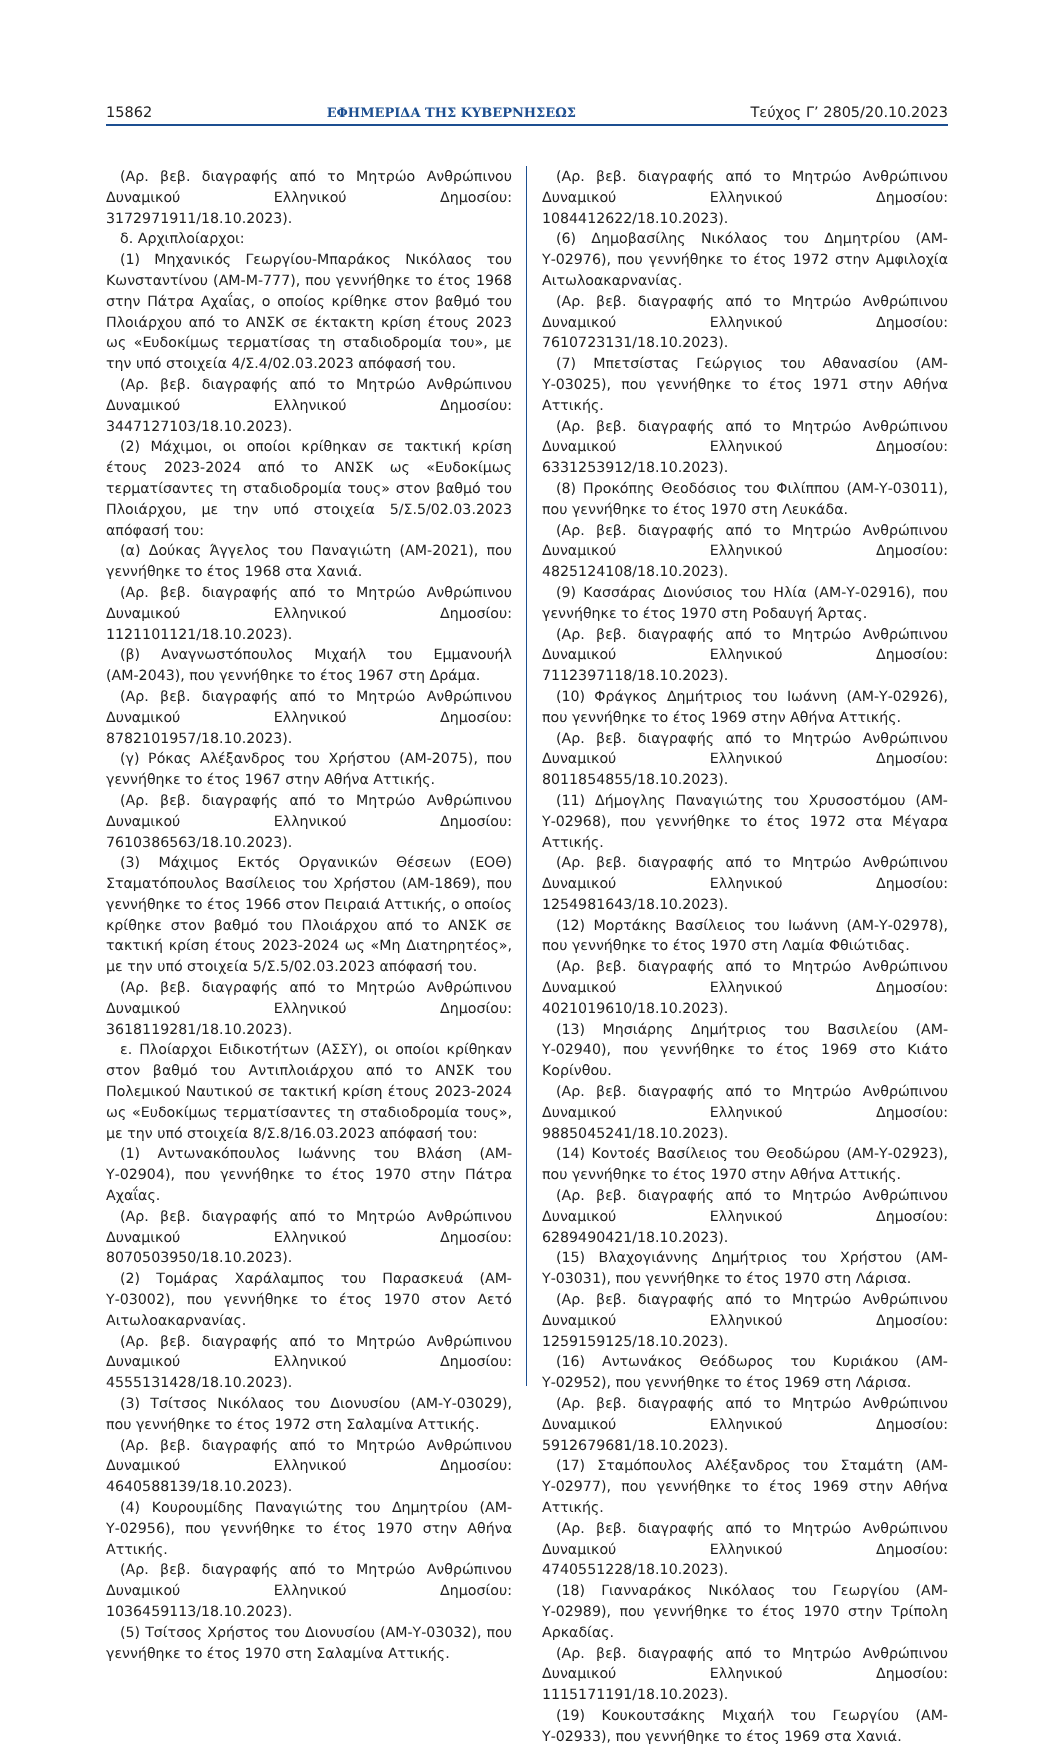15862 ΕΦΗΜΕΡΙΔΑ ΤΗΣ ΚΥΒΕΡΝΗΣΕΩΣ Τεύχος Γ’ 2805/20.10.2023
(Αρ. βεβ. διαγραφής από το Μητρώο Ανθρώπινου Δυναμικού Ελληνικού Δημοσίου: 3172971911/18.10.2023).
δ. Αρχιπλοίαρχοι:
(1) Μηχανικός Γεωργίου-Μπαράκος Νικόλαος του Κωνσταντίνου (ΑΜ-Μ-777), που γεννήθηκε το έτος 1968 στην Πάτρα Αχαΐας, ο οποίος κρίθηκε στον βαθμό του Πλοιάρχου από το ΑΝΣΚ σε έκτακτη κρίση έτους 2023 ως «Ευδοκίμως τερματίσας τη σταδιοδρομία του», με την υπό στοιχεία 4/Σ.4/02.03.2023 απόφασή του.
(Αρ. βεβ. διαγραφής από το Μητρώο Ανθρώπινου Δυναμικού Ελληνικού Δημοσίου: 3447127103/18.10.2023).
(2) Μάχιμοι, οι οποίοι κρίθηκαν σε τακτική κρίση έτους 2023-2024 από το ΑΝΣΚ ως «Ευδοκίμως τερματίσαντες τη σταδιοδρομία τους» στον βαθμό του Πλοιάρχου, με την υπό στοιχεία 5/Σ.5/02.03.2023 απόφασή του:
(α) Δούκας Άγγελος του Παναγιώτη (ΑΜ-2021), που γεννήθηκε το έτος 1968 στα Χανιά.
(Αρ. βεβ. διαγραφής από το Μητρώο Ανθρώπινου Δυναμικού Ελληνικού Δημοσίου: 1121101121/18.10.2023).
(β) Αναγνωστόπουλος Μιχαήλ του Εμμανουήλ (ΑΜ-2043), που γεννήθηκε το έτος 1967 στη Δράμα.
(Αρ. βεβ. διαγραφής από το Μητρώο Ανθρώπινου Δυναμικού Ελληνικού Δημοσίου: 8782101957/18.10.2023).
(γ) Ρόκας Αλέξανδρος του Χρήστου (ΑΜ-2075), που γεννήθηκε το έτος 1967 στην Αθήνα Αττικής.
(Αρ. βεβ. διαγραφής από το Μητρώο Ανθρώπινου Δυναμικού Ελληνικού Δημοσίου: 7610386563/18.10.2023).
(3) Μάχιμος Εκτός Οργανικών Θέσεων (ΕΟΘ) Σταματόπουλος Βασίλειος του Χρήστου (ΑΜ-1869), που γεννήθηκε το έτος 1966 στον Πειραιά Αττικής, ο οποίος κρίθηκε στον βαθμό του Πλοιάρχου από το ΑΝΣΚ σε τακτική κρίση έτους 2023-2024 ως «Μη Διατηρητέος», με την υπό στοιχεία 5/Σ.5/02.03.2023 απόφασή του.
(Αρ. βεβ. διαγραφής από το Μητρώο Ανθρώπινου Δυναμικού Ελληνικού Δημοσίου: 3618119281/18.10.2023).
ε. Πλοίαρχοι Ειδικοτήτων (ΑΣΣΥ), οι οποίοι κρίθηκαν στον βαθμό του Αντιπλοιάρχου από το ΑΝΣΚ του Πολεμικού Ναυτικού σε τακτική κρίση έτους 2023-2024 ως «Ευδοκίμως τερματίσαντες τη σταδιοδρομία τους», με την υπό στοιχεία 8/Σ.8/16.03.2023 απόφασή του:
(1) Αντωνακόπουλος Ιωάννης του Βλάση (ΑΜ-Υ-02904), που γεννήθηκε το έτος 1970 στην Πάτρα Αχαΐας.
(Αρ. βεβ. διαγραφής από το Μητρώο Ανθρώπινου Δυναμικού Ελληνικού Δημοσίου: 8070503950/18.10.2023).
(2) Τομάρας Χαράλαμπος του Παρασκευά (ΑΜ-Υ-03002), που γεννήθηκε το έτος 1970 στον Αετό Αιτωλοακαρνανίας.
(Αρ. βεβ. διαγραφής από το Μητρώο Ανθρώπινου Δυναμικού Ελληνικού Δημοσίου: 4555131428/18.10.2023).
(3) Τσίτσος Νικόλαος του Διονυσίου (ΑΜ-Υ-03029), που γεννήθηκε το έτος 1972 στη Σαλαμίνα Αττικής.
(Αρ. βεβ. διαγραφής από το Μητρώο Ανθρώπινου Δυναμικού Ελληνικού Δημοσίου: 4640588139/18.10.2023).
(4) Κουρουμίδης Παναγιώτης του Δημητρίου (ΑΜ-Υ-02956), που γεννήθηκε το έτος 1970 στην Αθήνα Αττικής.
(Αρ. βεβ. διαγραφής από το Μητρώο Ανθρώπινου Δυναμικού Ελληνικού Δημοσίου: 1036459113/18.10.2023).
(5) Τσίτσος Χρήστος του Διονυσίου (ΑΜ-Υ-03032), που γεννήθηκε το έτος 1970 στη Σαλαμίνα Αττικής.
(Αρ. βεβ. διαγραφής από το Μητρώο Ανθρώπινου Δυναμικού Ελληνικού Δημοσίου: 1084412622/18.10.2023).
(6) Δημοβασίλης Νικόλαος του Δημητρίου (ΑΜ-Υ-02976), που γεννήθηκε το έτος 1972 στην Αμφιλοχία Αιτωλοακαρνανίας.
(Αρ. βεβ. διαγραφής από το Μητρώο Ανθρώπινου Δυναμικού Ελληνικού Δημοσίου: 7610723131/18.10.2023).
(7) Μπετσίστας Γεώργιος του Αθανασίου (ΑΜ-Υ-03025), που γεννήθηκε το έτος 1971 στην Αθήνα Αττικής.
(Αρ. βεβ. διαγραφής από το Μητρώο Ανθρώπινου Δυναμικού Ελληνικού Δημοσίου: 6331253912/18.10.2023).
(8) Προκόπης Θεοδόσιος του Φιλίππου (ΑΜ-Υ-03011), που γεννήθηκε το έτος 1970 στη Λευκάδα.
(Αρ. βεβ. διαγραφής από το Μητρώο Ανθρώπινου Δυναμικού Ελληνικού Δημοσίου: 4825124108/18.10.2023).
(9) Κασσάρας Διονύσιος του Ηλία (ΑΜ-Υ-02916), που γεννήθηκε το έτος 1970 στη Ροδαυγή Άρτας.
(Αρ. βεβ. διαγραφής από το Μητρώο Ανθρώπινου Δυναμικού Ελληνικού Δημοσίου: 7112397118/18.10.2023).
(10) Φράγκος Δημήτριος του Ιωάννη (ΑΜ-Υ-02926), που γεννήθηκε το έτος 1969 στην Αθήνα Αττικής.
(Αρ. βεβ. διαγραφής από το Μητρώο Ανθρώπινου Δυναμικού Ελληνικού Δημοσίου: 8011854855/18.10.2023).
(11) Δήμογλης Παναγιώτης του Χρυσοστόμου (ΑΜ-Υ-02968), που γεννήθηκε το έτος 1972 στα Μέγαρα Αττικής.
(Αρ. βεβ. διαγραφής από το Μητρώο Ανθρώπινου Δυναμικού Ελληνικού Δημοσίου: 1254981643/18.10.2023).
(12) Μορτάκης Βασίλειος του Ιωάννη (ΑΜ-Υ-02978), που γεννήθηκε το έτος 1970 στη Λαμία Φθιώτιδας.
(Αρ. βεβ. διαγραφής από το Μητρώο Ανθρώπινου Δυναμικού Ελληνικού Δημοσίου: 4021019610/18.10.2023).
(13) Μησιάρης Δημήτριος του Βασιλείου (ΑΜ-Υ-02940), που γεννήθηκε το έτος 1969 στο Κιάτο Κορίνθου.
(Αρ. βεβ. διαγραφής από το Μητρώο Ανθρώπινου Δυναμικού Ελληνικού Δημοσίου: 9885045241/18.10.2023).
(14) Κοντοές Βασίλειος του Θεοδώρου (ΑΜ-Υ-02923), που γεννήθηκε το έτος 1970 στην Αθήνα Αττικής.
(Αρ. βεβ. διαγραφής από το Μητρώο Ανθρώπινου Δυναμικού Ελληνικού Δημοσίου: 6289490421/18.10.2023).
(15) Βλαχογιάννης Δημήτριος του Χρήστου (ΑΜ-Υ-03031), που γεννήθηκε το έτος 1970 στη Λάρισα.
(Αρ. βεβ. διαγραφής από το Μητρώο Ανθρώπινου Δυναμικού Ελληνικού Δημοσίου: 1259159125/18.10.2023).
(16) Αντωνάκος Θεόδωρος του Κυριάκου (ΑΜ-Υ-02952), που γεννήθηκε το έτος 1969 στη Λάρισα.
(Αρ. βεβ. διαγραφής από το Μητρώο Ανθρώπινου Δυναμικού Ελληνικού Δημοσίου: 5912679681/18.10.2023).
(17) Σταμόπουλος Αλέξανδρος του Σταμάτη (ΑΜ-Υ-02977), που γεννήθηκε το έτος 1969 στην Αθήνα Αττικής.
(Αρ. βεβ. διαγραφής από το Μητρώο Ανθρώπινου Δυναμικού Ελληνικού Δημοσίου: 4740551228/18.10.2023).
(18) Γιανναράκος Νικόλαος του Γεωργίου (ΑΜ-Υ-02989), που γεννήθηκε το έτος 1970 στην Τρίπολη Αρκαδίας.
(Αρ. βεβ. διαγραφής από το Μητρώο Ανθρώπινου Δυναμικού Ελληνικού Δημοσίου: 1115171191/18.10.2023).
(19) Κουκουτσάκης Μιχαήλ του Γεωργίου (ΑΜ-Υ-02933), που γεννήθηκε το έτος 1969 στα Χανιά.